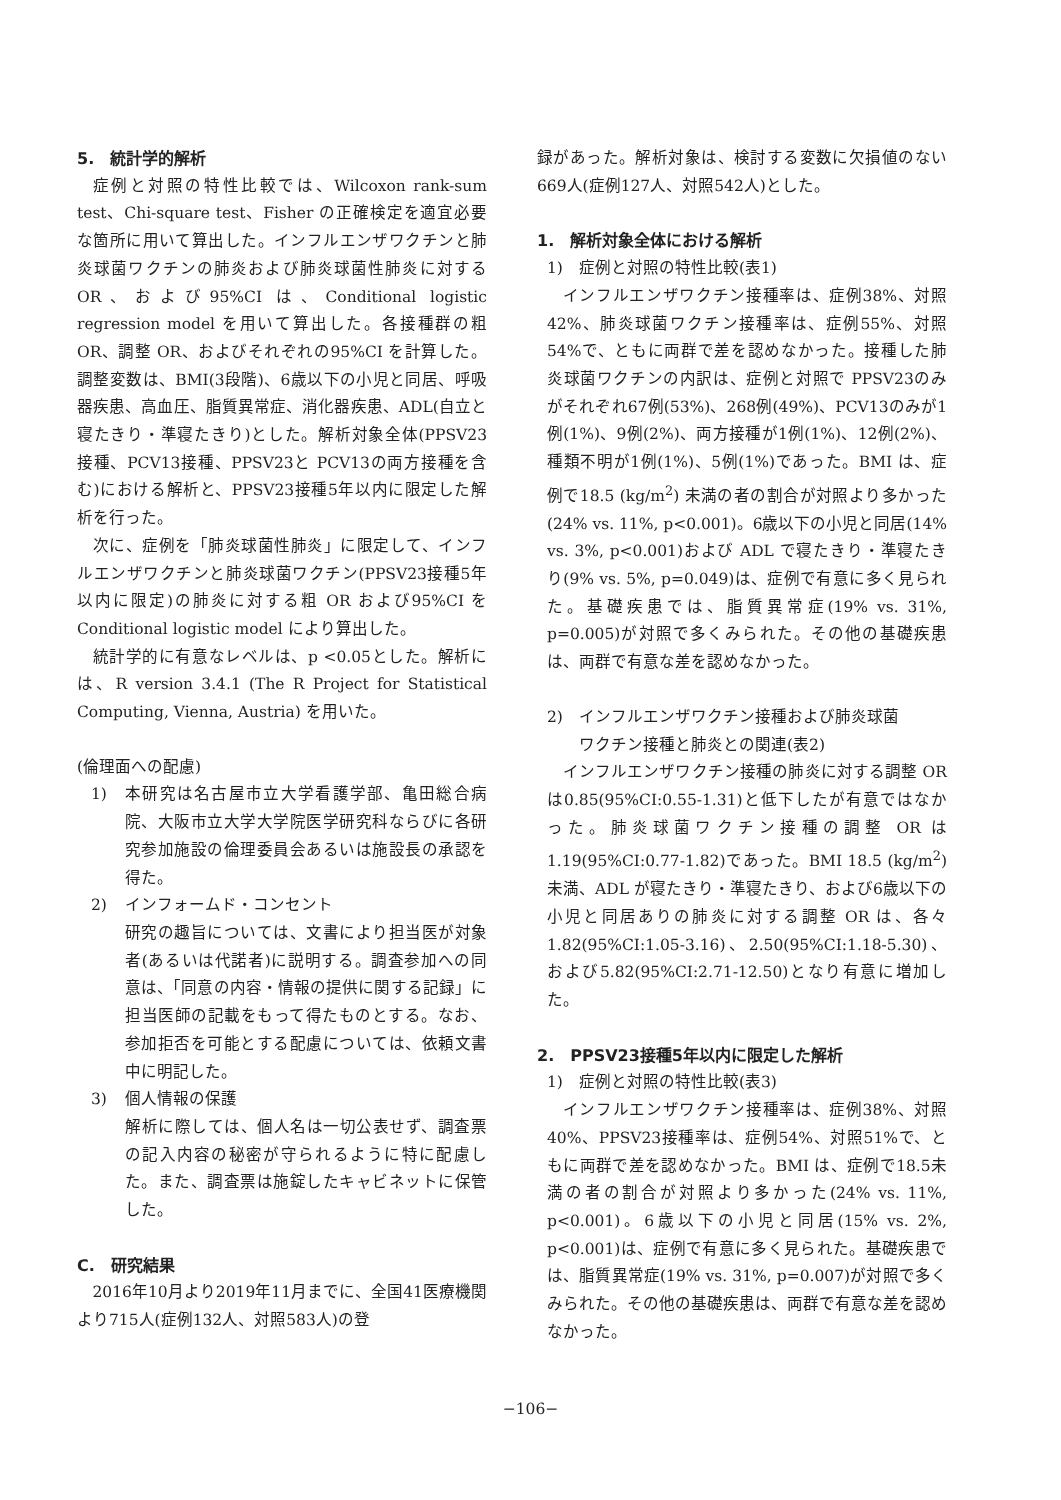5.　統計学的解析
症例と対照の特性比較では、Wilcoxon rank-sum test、Chi-square test、Fisher の正確検定を適宜必要な箇所に用いて算出した。インフルエンザワクチンと肺炎球菌ワクチンの肺炎および肺炎球菌性肺炎に対する OR、および95%CI は、Conditional logistic regression model を用いて算出した。各接種群の粗 OR、調整 OR、およびそれぞれの95%CI を計算した。調整変数は、BMI(3段階)、6歳以下の小児と同居、呼吸器疾患、高血圧、脂質異常症、消化器疾患、ADL(自立と寝たきり・準寝たきり)とした。解析対象全体(PPSV23接種、PCV13接種、PPSV23と PCV13の両方接種を含む)における解析と、PPSV23接種5年以内に限定した解析を行った。
次に、症例を「肺炎球菌性肺炎」に限定して、インフルエンザワクチンと肺炎球菌ワクチン(PPSV23接種5年以内に限定)の肺炎に対する粗 OR および95%CI を Conditional logistic model により算出した。
統計学的に有意なレベルは、p <0.05とした。解析には、R version 3.4.1 (The R Project for Statistical Computing, Vienna, Austria) を用いた。
(倫理面への配慮)
1) 本研究は名古屋市立大学看護学部、亀田総合病院、大阪市立大学大学院医学研究科ならびに各研究参加施設の倫理委員会あるいは施設長の承認を得た。
2) インフォームド・コンセント
研究の趣旨については、文書により担当医が対象者(あるいは代諾者)に説明する。調査参加への同意は、「同意の内容・情報の提供に関する記録」に担当医師の記載をもって得たものとする。なお、参加拒否を可能とする配慮については、依頼文書中に明記した。
3) 個人情報の保護
解析に際しては、個人名は一切公表せず、調査票の記入内容の秘密が守られるように特に配慮した。また、調査票は施錠したキャビネットに保管した。
C.　研究結果
2016年10月より2019年11月までに、全国41医療機関より715人(症例132人、対照583人)の登
録があった。解析対象は、検討する変数に欠損値のない669人(症例127人、対照542人)とした。
1.　解析対象全体における解析
1)　症例と対照の特性比較(表1)
インフルエンザワクチン接種率は、症例38%、対照42%、肺炎球菌ワクチン接種率は、症例55%、対照54%で、ともに両群で差を認めなかった。接種した肺炎球菌ワクチンの内訳は、症例と対照で PPSV23のみがそれぞれ67例(53%)、268例(49%)、PCV13のみが1例(1%)、9例(2%)、両方接種が1例(1%)、12例(2%)、種類不明が1例(1%)、5例(1%)であった。BMI は、症例で18.5 (kg/m<sup>2</sup>) 未満の者の割合が対照より多かった(24% vs. 11%, p<0.001)。6歳以下の小児と同居(14% vs. 3%, p<0.001)および ADL で寝たきり・準寝たきり(9% vs. 5%, p=0.049)は、症例で有意に多く見られた。基礎疾患では、脂質異常症(19% vs. 31%, p=0.005)が対照で多くみられた。その他の基礎疾患は、両群で有意な差を認めなかった。
2)　インフルエンザワクチン接種および肺炎球菌
　　ワクチン接種と肺炎との関連(表2)
インフルエンザワクチン接種の肺炎に対する調整 OR は0.85(95%CI:0.55-1.31)と低下したが有意ではなかった。肺炎球菌ワクチン接種の調整 OR は1.19(95%CI:0.77-1.82)であった。BMI 18.5 (kg/m<sup>2</sup>) 未満、ADL が寝たきり・準寝たきり、および6歳以下の小児と同居ありの肺炎に対する調整 OR は、各々1.82(95%CI:1.05-3.16)、2.50(95%CI:1.18-5.30)、および5.82(95%CI:2.71-12.50)となり有意に増加した。
2.　PPSV23接種5年以内に限定した解析
1)　症例と対照の特性比較(表3)
インフルエンザワクチン接種率は、症例38%、対照40%、PPSV23接種率は、症例54%、対照51%で、ともに両群で差を認めなかった。BMI は、症例で18.5未満の者の割合が対照より多かった(24% vs. 11%, p<0.001)。6歳以下の小児と同居(15% vs. 2%, p<0.001)は、症例で有意に多く見られた。基礎疾患では、脂質異常症(19% vs. 31%, p=0.007)が対照で多くみられた。その他の基礎疾患は、両群で有意な差を認めなかった。
−106−